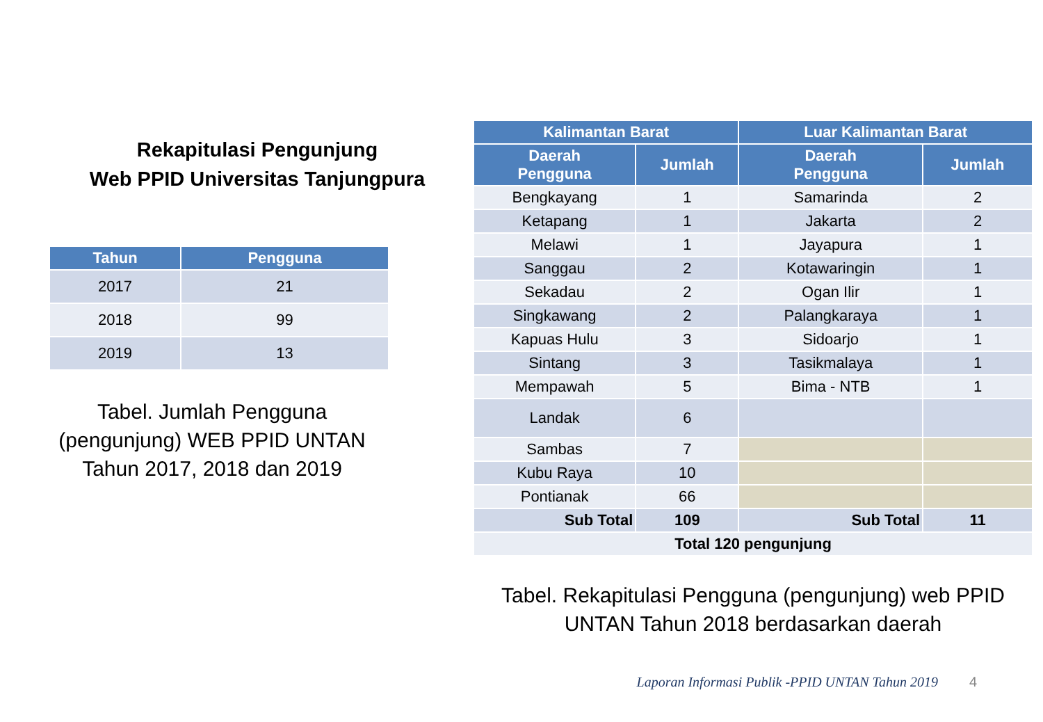Rekapitulasi Pengunjung
Web PPID Universitas Tanjungpura
| Tahun | Pengguna |
| --- | --- |
| 2017 | 21 |
| 2018 | 99 |
| 2019 | 13 |
Tabel. Jumlah Pengguna (pengunjung) WEB PPID UNTAN Tahun 2017, 2018 dan 2019
| Kalimantan Barat | | Luar Kalimantan Barat | |
| --- | --- | --- | --- |
| Daerah Pengguna | Jumlah | Daerah Pengguna | Jumlah |
| Bengkayang | 1 | Samarinda | 2 |
| Ketapang | 1 | Jakarta | 2 |
| Melawi | 1 | Jayapura | 1 |
| Sanggau | 2 | Kotawaringin | 1 |
| Sekadau | 2 | Ogan Ilir | 1 |
| Singkawang | 2 | Palangkaraya | 1 |
| Kapuas Hulu | 3 | Sidoarjo | 1 |
| Sintang | 3 | Tasikmalaya | 1 |
| Mempawah | 5 | Bima - NTB | 1 |
| Landak | 6 | | |
| Sambas | 7 | | |
| Kubu Raya | 10 | | |
| Pontianak | 66 | | |
| Sub Total | 109 | Sub Total | 11 |
| Total 120 pengunjung | | | |
Tabel. Rekapitulasi Pengguna (pengunjung) web PPID UNTAN Tahun 2018 berdasarkan daerah
Laporan Informasi Publik -PPID UNTAN Tahun 2019 4